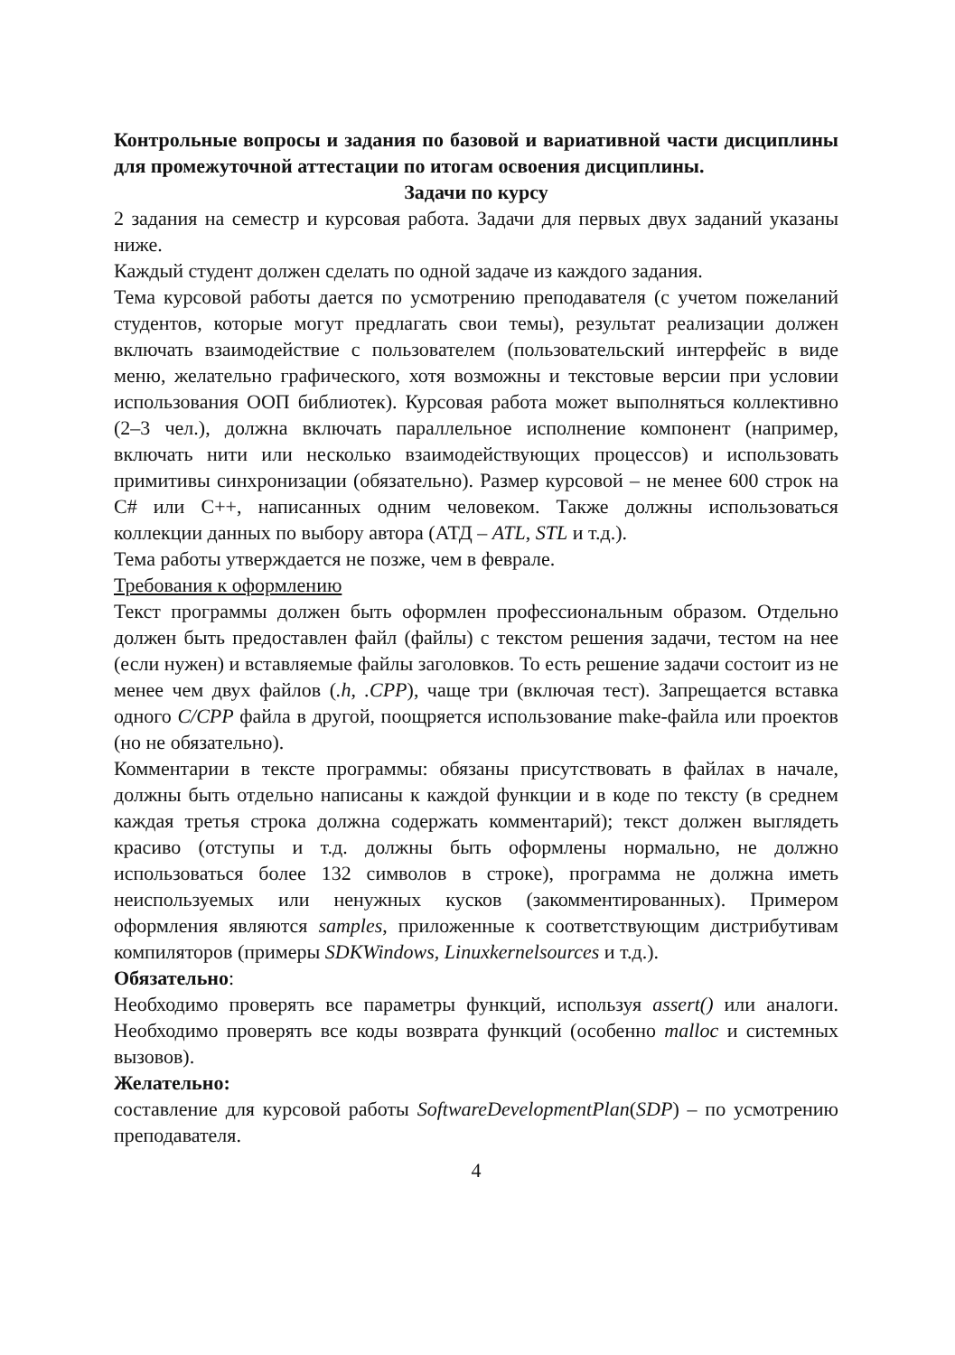Контрольные вопросы и задания по базовой и вариативной части дисциплины для промежуточной аттестации по итогам освоения дисциплины.
Задачи по курсу
2 задания на семестр и курсовая работа. Задачи для первых двух заданий указаны ниже.
Каждый студент должен сделать по одной задаче из каждого задания.
Тема курсовой работы дается по усмотрению преподавателя (с учетом пожеланий студентов, которые могут предлагать свои темы), результат реализации должен включать взаимодействие с пользователем (пользовательский интерфейс в виде меню, желательно графического, хотя возможны и текстовые версии при условии использования ООП библиотек). Курсовая работа может выполняться коллективно (2–3 чел.), должна включать параллельное исполнение компонент (например, включать нити или несколько взаимодействующих процессов) и использовать примитивы синхронизации (обязательно). Размер курсовой – не менее 600 строк на C# или C++, написанных одним человеком. Также должны использоваться коллекции данных по выбору автора (АТД – ATL, STL и т.д.).
Тема работы утверждается не позже, чем в феврале.
Требования к оформлению
Текст программы должен быть оформлен профессиональным образом. Отдельно должен быть предоставлен файл (файлы) с текстом решения задачи, тестом на нее (если нужен) и вставляемые файлы заголовков. То есть решение задачи состоит из не менее чем двух файлов (.h, .CPP), чаще три (включая тест). Запрещается вставка одного C/CPP файла в другой, поощряется использование make-файла или проектов (но не обязательно).
Комментарии в тексте программы: обязаны присутствовать в файлах в начале, должны быть отдельно написаны к каждой функции и в коде по тексту (в среднем каждая третья строка должна содержать комментарий); текст должен выглядеть красиво (отступы и т.д. должны быть оформлены нормально, не должно использоваться более 132 символов в строке), программа не должна иметь неиспользуемых или ненужных кусков (закомментированных). Примером оформления являются samples, приложенные к соответствующим дистрибутивам компиляторов (примеры SDKWindows, Linuxkernelsources и т.д.).
Обязательно:
Необходимо проверять все параметры функций, используя assert() или аналоги. Необходимо проверять все коды возврата функций (особенно malloc и системных вызовов).
Желательно:
составление для курсовой работы SoftwareDevelopmentPlan(SDP) – по усмотрению преподавателя.
4